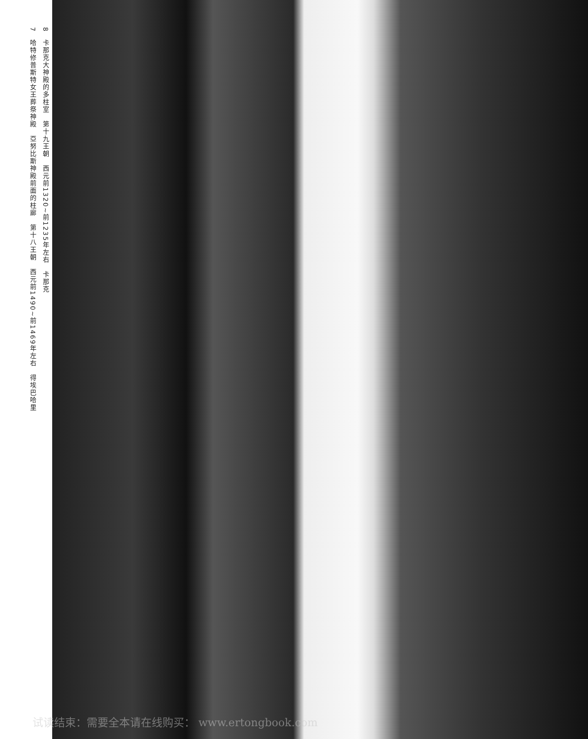8　卡那克大神殿的多柱室　第十九王朝　西元前1320~前1235年左右　卡那克
7　哈特修普斯特女王葬祭神殿　亞努比斯神殿前面的柱廊　第十八王朝　西元前1490~前1469年左右　得埃巴哈里
试读结束：需要全本请在线购买： www.ertongbook.com